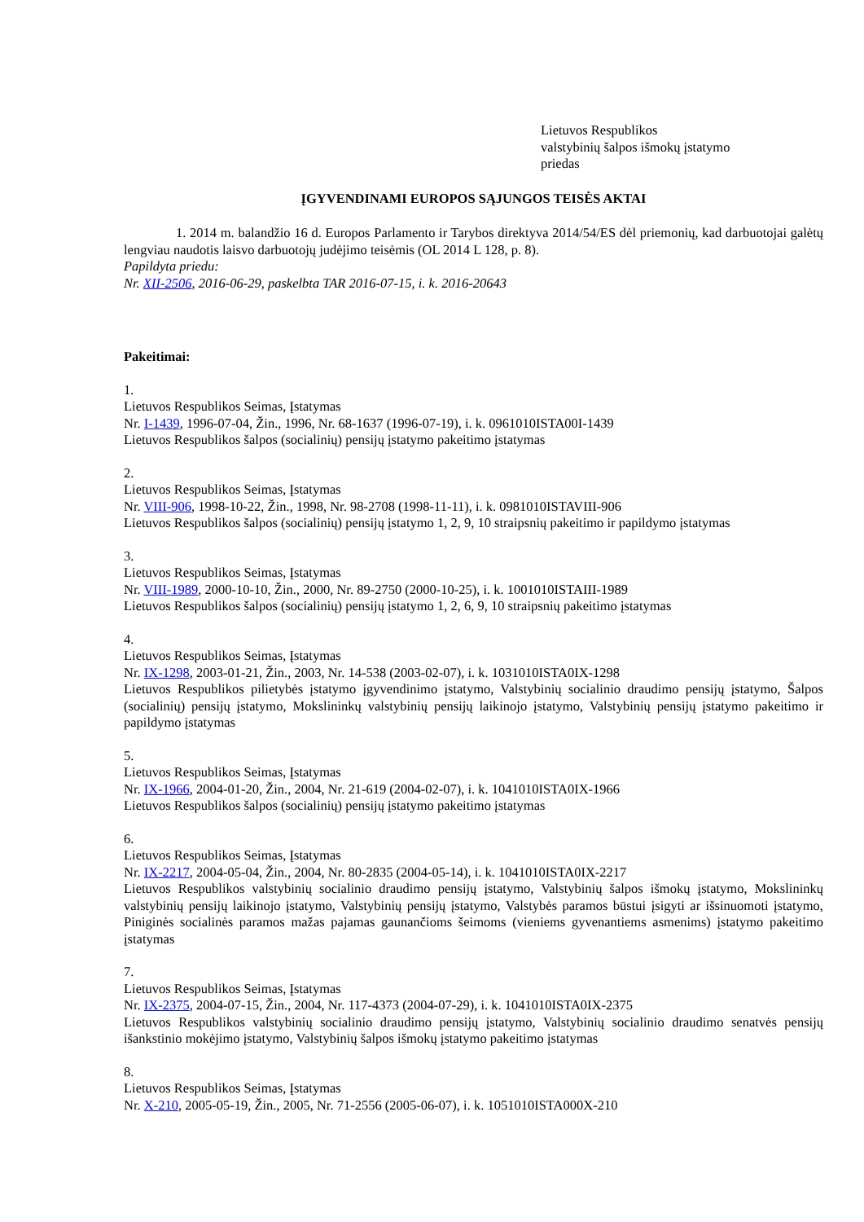Lietuvos Respublikos
valstybinių šalpos išmokų įstatymo
priedas
ĮGYVENDINAMI EUROPOS SĄJUNGOS TEISĖS AKTAI
1. 2014 m. balandžio 16 d. Europos Parlamento ir Tarybos direktyva 2014/54/ES dėl priemonių, kad darbuotojai galėtų lengviau naudotis laisvo darbuotojų judėjimo teisėmis (OL 2014 L 128, p. 8).
Papildyta priedu:
Nr. XII-2506, 2016-06-29, paskelbta TAR 2016-07-15, i. k. 2016-20643
Pakeitimai:
1.
Lietuvos Respublikos Seimas, Įstatymas
Nr. I-1439, 1996-07-04, Žin., 1996, Nr. 68-1637 (1996-07-19), i. k. 0961010ISTA00I-1439
Lietuvos Respublikos šalpos (socialinių) pensijų įstatymo pakeitimo įstatymas
2.
Lietuvos Respublikos Seimas, Įstatymas
Nr. VIII-906, 1998-10-22, Žin., 1998, Nr. 98-2708 (1998-11-11), i. k. 0981010ISTAVIII-906
Lietuvos Respublikos šalpos (socialinių) pensijų įstatymo 1, 2, 9, 10 straipsnių pakeitimo ir papildymo įstatymas
3.
Lietuvos Respublikos Seimas, Įstatymas
Nr. VIII-1989, 2000-10-10, Žin., 2000, Nr. 89-2750 (2000-10-25), i. k. 1001010ISTAIII-1989
Lietuvos Respublikos šalpos (socialinių) pensijų įstatymo 1, 2, 6, 9, 10 straipsnių pakeitimo įstatymas
4.
Lietuvos Respublikos Seimas, Įstatymas
Nr. IX-1298, 2003-01-21, Žin., 2003, Nr. 14-538 (2003-02-07), i. k. 1031010ISTA0IX-1298
Lietuvos Respublikos pilietybės įstatymo įgyvendinimo įstatymo, Valstybinių socialinio draudimo pensijų įstatymo, Šalpos (socialinių) pensijų įstatymo, Mokslininkų valstybinių pensijų laikinojo įstatymo, Valstybinių pensijų įstatymo pakeitimo ir papildymo įstatymas
5.
Lietuvos Respublikos Seimas, Įstatymas
Nr. IX-1966, 2004-01-20, Žin., 2004, Nr. 21-619 (2004-02-07), i. k. 1041010ISTA0IX-1966
Lietuvos Respublikos šalpos (socialinių) pensijų įstatymo pakeitimo įstatymas
6.
Lietuvos Respublikos Seimas, Įstatymas
Nr. IX-2217, 2004-05-04, Žin., 2004, Nr. 80-2835 (2004-05-14), i. k. 1041010ISTA0IX-2217
Lietuvos Respublikos valstybinių socialinio draudimo pensijų įstatymo, Valstybinių šalpos išmokų įstatymo, Mokslininkų valstybinių pensijų laikinojo įstatymo, Valstybinių pensijų įstatymo, Valstybės paramos būstui įsigyti ar išsinuomoti įstatymo, Piniginės socialinės paramos mažas pajamas gaunančioms šeimoms (vieniems gyvenantiems asmenims) įstatymo pakeitimo įstatymas
7.
Lietuvos Respublikos Seimas, Įstatymas
Nr. IX-2375, 2004-07-15, Žin., 2004, Nr. 117-4373 (2004-07-29), i. k. 1041010ISTA0IX-2375
Lietuvos Respublikos valstybinių socialinio draudimo pensijų įstatymo, Valstybinių socialinio draudimo senatvės pensijų išankstinio mokėjimo įstatymo, Valstybinių šalpos išmokų įstatymo pakeitimo įstatymas
8.
Lietuvos Respublikos Seimas, Įstatymas
Nr. X-210, 2005-05-19, Žin., 2005, Nr. 71-2556 (2005-06-07), i. k. 1051010ISTA000X-210